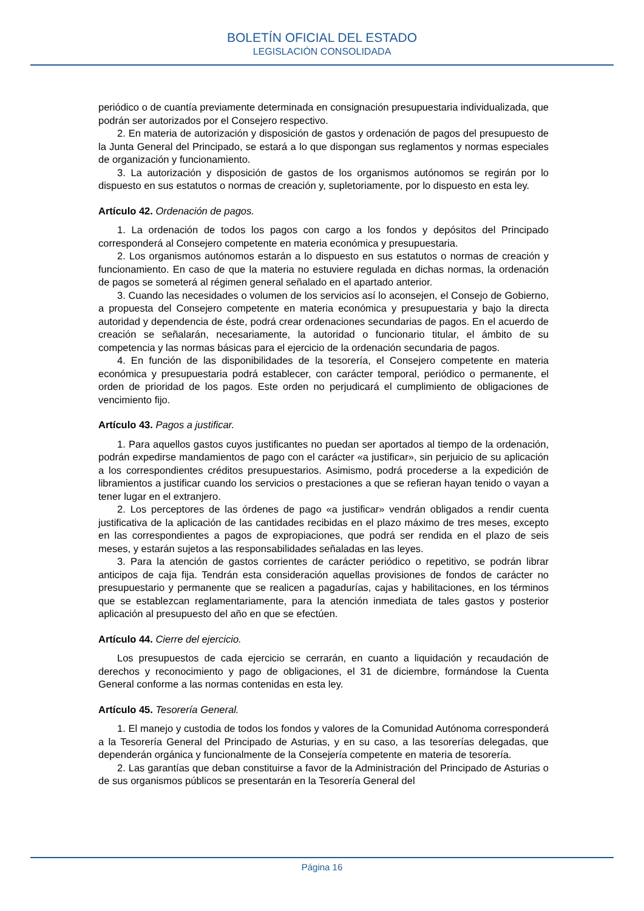BOLETÍN OFICIAL DEL ESTADO
LEGISLACIÓN CONSOLIDADA
periódico o de cuantía previamente determinada en consignación presupuestaria individualizada, que podrán ser autorizados por el Consejero respectivo.
2. En materia de autorización y disposición de gastos y ordenación de pagos del presupuesto de la Junta General del Principado, se estará a lo que dispongan sus reglamentos y normas especiales de organización y funcionamiento.
3. La autorización y disposición de gastos de los organismos autónomos se regirán por lo dispuesto en sus estatutos o normas de creación y, supletoriamente, por lo dispuesto en esta ley.
Artículo 42. Ordenación de pagos.
1. La ordenación de todos los pagos con cargo a los fondos y depósitos del Principado corresponderá al Consejero competente en materia económica y presupuestaria.
2. Los organismos autónomos estarán a lo dispuesto en sus estatutos o normas de creación y funcionamiento. En caso de que la materia no estuviere regulada en dichas normas, la ordenación de pagos se someterá al régimen general señalado en el apartado anterior.
3. Cuando las necesidades o volumen de los servicios así lo aconsejen, el Consejo de Gobierno, a propuesta del Consejero competente en materia económica y presupuestaria y bajo la directa autoridad y dependencia de éste, podrá crear ordenaciones secundarias de pagos. En el acuerdo de creación se señalarán, necesariamente, la autoridad o funcionario titular, el ámbito de su competencia y las normas básicas para el ejercicio de la ordenación secundaria de pagos.
4. En función de las disponibilidades de la tesorería, el Consejero competente en materia económica y presupuestaria podrá establecer, con carácter temporal, periódico o permanente, el orden de prioridad de los pagos. Este orden no perjudicará el cumplimiento de obligaciones de vencimiento fijo.
Artículo 43. Pagos a justificar.
1. Para aquellos gastos cuyos justificantes no puedan ser aportados al tiempo de la ordenación, podrán expedirse mandamientos de pago con el carácter «a justificar», sin perjuicio de su aplicación a los correspondientes créditos presupuestarios. Asimismo, podrá procederse a la expedición de libramientos a justificar cuando los servicios o prestaciones a que se refieran hayan tenido o vayan a tener lugar en el extranjero.
2. Los perceptores de las órdenes de pago «a justificar» vendrán obligados a rendir cuenta justificativa de la aplicación de las cantidades recibidas en el plazo máximo de tres meses, excepto en las correspondientes a pagos de expropiaciones, que podrá ser rendida en el plazo de seis meses, y estarán sujetos a las responsabilidades señaladas en las leyes.
3. Para la atención de gastos corrientes de carácter periódico o repetitivo, se podrán librar anticipos de caja fija. Tendrán esta consideración aquellas provisiones de fondos de carácter no presupuestario y permanente que se realicen a pagadurías, cajas y habilitaciones, en los términos que se establezcan reglamentariamente, para la atención inmediata de tales gastos y posterior aplicación al presupuesto del año en que se efectúen.
Artículo 44. Cierre del ejercicio.
Los presupuestos de cada ejercicio se cerrarán, en cuanto a liquidación y recaudación de derechos y reconocimiento y pago de obligaciones, el 31 de diciembre, formándose la Cuenta General conforme a las normas contenidas en esta ley.
Artículo 45. Tesorería General.
1. El manejo y custodia de todos los fondos y valores de la Comunidad Autónoma corresponderá a la Tesorería General del Principado de Asturias, y en su caso, a las tesorerías delegadas, que dependerán orgánica y funcionalmente de la Consejería competente en materia de tesorería.
2. Las garantías que deban constituirse a favor de la Administración del Principado de Asturias o de sus organismos públicos se presentarán en la Tesorería General del
Página 16